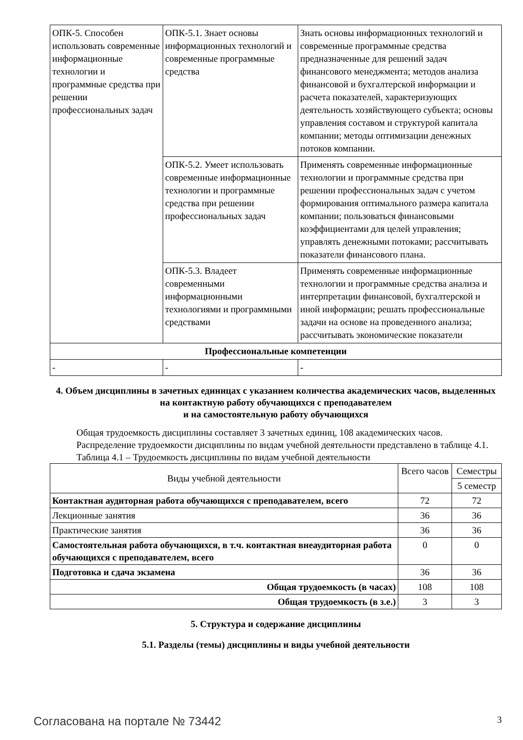| ОПК-5. Способен использовать современные информационные технологии и программные средства при решении профессиональных задач | ОПК-5.1. Знает основы информационных технологий и современные программные средства | Знать основы информационных технологий и современные программные средства предназначенные для решений задач финансового менеджмента; методов анализа финансовой и бухгалтерской информации и расчета показателей, характеризующих деятельность хозяйствующего субъекта; основы управления составом и структурой капитала компании; методы оптимизации денежных потоков компании. |
| | ОПК-5.2. Умеет использовать современные информационные технологии и программные средства при решении профессиональных задач | Применять современные информационные технологии и программные средства при решении профессиональных задач с учетом формирования оптимального размера капитала компании; пользоваться финансовыми коэффициентами для целей управления; управлять денежными потоками; рассчитывать показатели финансового плана. |
| | ОПК-5.3. Владеет современными информационными технологиями и программными средствами | Применять современные информационные технологии и программные средства анализа и интерпретации финансовой, бухгалтерской и иной информации; решать профессиональные задачи на основе на проведенного анализа; рассчитывать экономические показатели |
| Профессиональные компетенции | | |
| - | - | - |
4. Объем дисциплины в зачетных единицах с указанием количества академических часов, выделенных на контактную работу обучающихся с преподавателем
и на самостоятельную работу обучающихся
Общая трудоемкость дисциплины составляет 3 зачетных единиц, 108 академических часов.
Распределение трудоемкости дисциплины по видам учебной деятельности представлено в таблице 4.1.
Таблица 4.1 – Трудоемкость дисциплины по видам учебной деятельности
| Виды учебной деятельности | Всего часов | Семестры |
| --- | --- | --- |
| | | 5 семестр |
| Контактная аудиторная работа обучающихся с преподавателем, всего | 72 | 72 |
| Лекционные занятия | 36 | 36 |
| Практические занятия | 36 | 36 |
| Самостоятельная работа обучающихся, в т.ч. контактная внеаудиторная работа обучающихся с преподавателем, всего | 0 | 0 |
| Подготовка и сдача экзамена | 36 | 36 |
| Общая трудоемкость (в часах) | 108 | 108 |
| Общая трудоемкость (в з.е.) | 3 | 3 |
5. Структура и содержание дисциплины
5.1. Разделы (темы) дисциплины и виды учебной деятельности
Согласована на портале № 73442 3